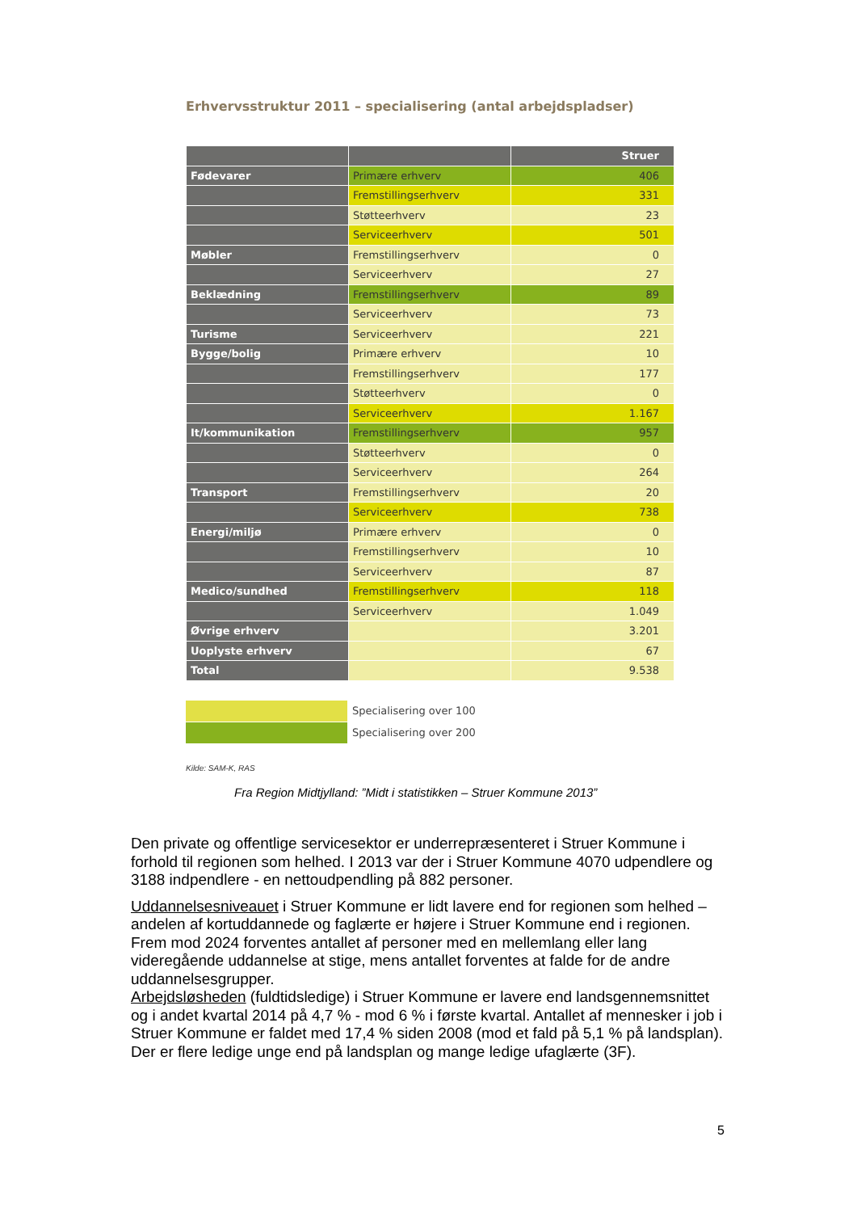Erhvervsstruktur 2011 – specialisering (antal arbejdspladser)
| | | Struer |
| --- | --- | --- |
| Fødevarer | Primære erhverv | 406 |
| | Fremstillingserhverv | 331 |
| | Støtteerhverv | 23 |
| | Serviceerhverv | 501 |
| Møbler | Fremstillingserhverv | 0 |
| | Serviceerhverv | 27 |
| Beklædning | Fremstillingserhverv | 89 |
| | Serviceerhverv | 73 |
| Turisme | Serviceerhverv | 221 |
| Bygge/bolig | Primære erhverv | 10 |
| | Fremstillingserhverv | 177 |
| | Støtteerhverv | 0 |
| | Serviceerhverv | 1.167 |
| It/kommunikation | Fremstillingserhverv | 957 |
| | Støtteerhverv | 0 |
| | Serviceerhverv | 264 |
| Transport | Fremstillingserhverv | 20 |
| | Serviceerhverv | 738 |
| Energi/miljø | Primære erhverv | 0 |
| | Fremstillingserhverv | 10 |
| | Serviceerhverv | 87 |
| Medico/sundhed | Fremstillingserhverv | 118 |
| | Serviceerhverv | 1.049 |
| Øvrige erhverv | | 3.201 |
| Uoplyste erhverv | | 67 |
| Total | | 9.538 |
Specialisering over 100
Specialisering over 200
Kilde: SAM-K, RAS
Fra Region Midtjylland: ”Midt i statistikken – Struer Kommune 2013”
Den private og offentlige servicesektor er underrepræsenteret i Struer Kommune i forhold til regionen som helhed. I 2013 var der i Struer Kommune 4070 udpendlere og 3188 indpendlere - en nettoudpendling på 882 personer.
Uddannelsesniveauet i Struer Kommune er lidt lavere end for regionen som helhed – andelen af kortuddannede og faglærte er højere i Struer Kommune end i regionen. Frem mod 2024 forventes antallet af personer med en mellemlang eller lang videregående uddannelse at stige, mens antallet forventes at falde for de andre uddannelsesgrupper.
Arbejdsløsheden (fuldtidsledige) i Struer Kommune er lavere end landsgennemsnittet og i andet kvartal 2014 på 4,7 % - mod 6 % i første kvartal. Antallet af mennesker i job i Struer Kommune er faldet med 17,4 % siden 2008 (mod et fald på 5,1 % på landsplan). Der er flere ledige unge end på landsplan og mange ledige ufaglærte (3F).
5